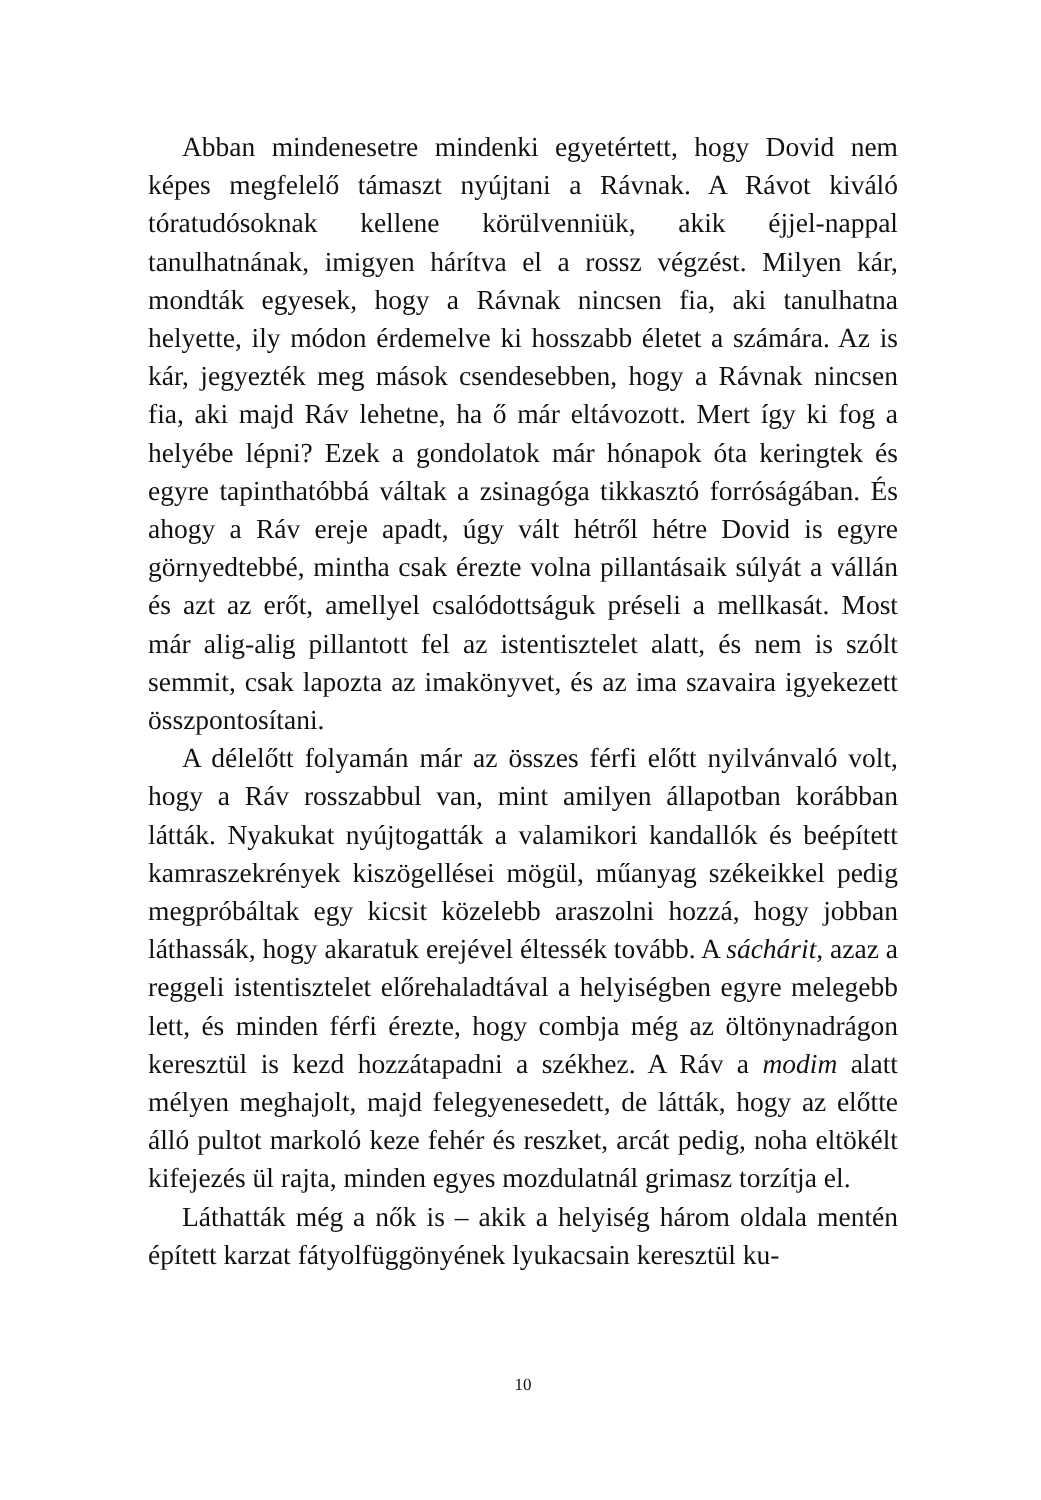Abban mindenesetre mindenki egyetértett, hogy Dovid nem képes megfelelő támaszt nyújtani a Rávnak. A Rávot ki­váló tóratudósoknak kellene körülvenniük, akik éjjel-nappal tanulhatnának, imigyen hárítva el a rossz végzést. Milyen kár, mondták egyesek, hogy a Rávnak nincsen fia, aki tanulhatna helyette, ily módon érdemelve ki hosszabb életet a számára. Az is kár, jegyezték meg mások csendesebben, hogy a Rávnak nincsen fia, aki majd Ráv lehetne, ha ő már eltávozott. Mert így ki fog a helyébe lépni? Ezek a gondolatok már hónapok óta keringtek és egyre tapinthatóbbá váltak a zsinagóga tik­kasztó forróságában. És ahogy a Ráv ereje apadt, úgy vált hét­ről hétre Dovid is egyre görnyedtebbé, mintha csak érezte volna pillantásaik súlyát a vállán és azt az erőt, amellyel csa­lódottságuk préseli a mellkasát. Most már alig-alig pillantott fel az istentisztelet alatt, és nem is szólt semmit, csak lapozta az imakönyvet, és az ima szavaira igyekezett összpontosítani.
A délelőtt folyamán már az összes férfi előtt nyilvánvaló volt, hogy a Ráv rosszabbul van, mint amilyen állapotban ko­rábban látták. Nyakukat nyújtogatták a valamikori kandallók és beépített kamraszekrények kiszögellései mögül, műanyag székeikkel pedig megpróbáltak egy kicsit közelebb araszolni hozzá, hogy jobban láthassák, hogy akaratuk erejével éltessék tovább. A sáchárit, azaz a reggeli istentisztelet előrehaladtával a helyiségben egyre melegebb lett, és minden férfi érezte, hogy combja még az öltönynadrágon keresztül is kezd hozzátapadni a székhez. A Ráv a modim alatt mélyen meghajolt, majd fel­egyenesedett, de látták, hogy az előtte álló pultot markoló keze fehér és reszket, arcát pedig, noha eltökélt kifejezés ül rajta, minden egyes mozdulatnál grimasz torzítja el.
Láthatták még a nők is – akik a helyiség három oldala men­tén épített karzat fátyolfüggönyének lyukacsain keresztül ku-
10